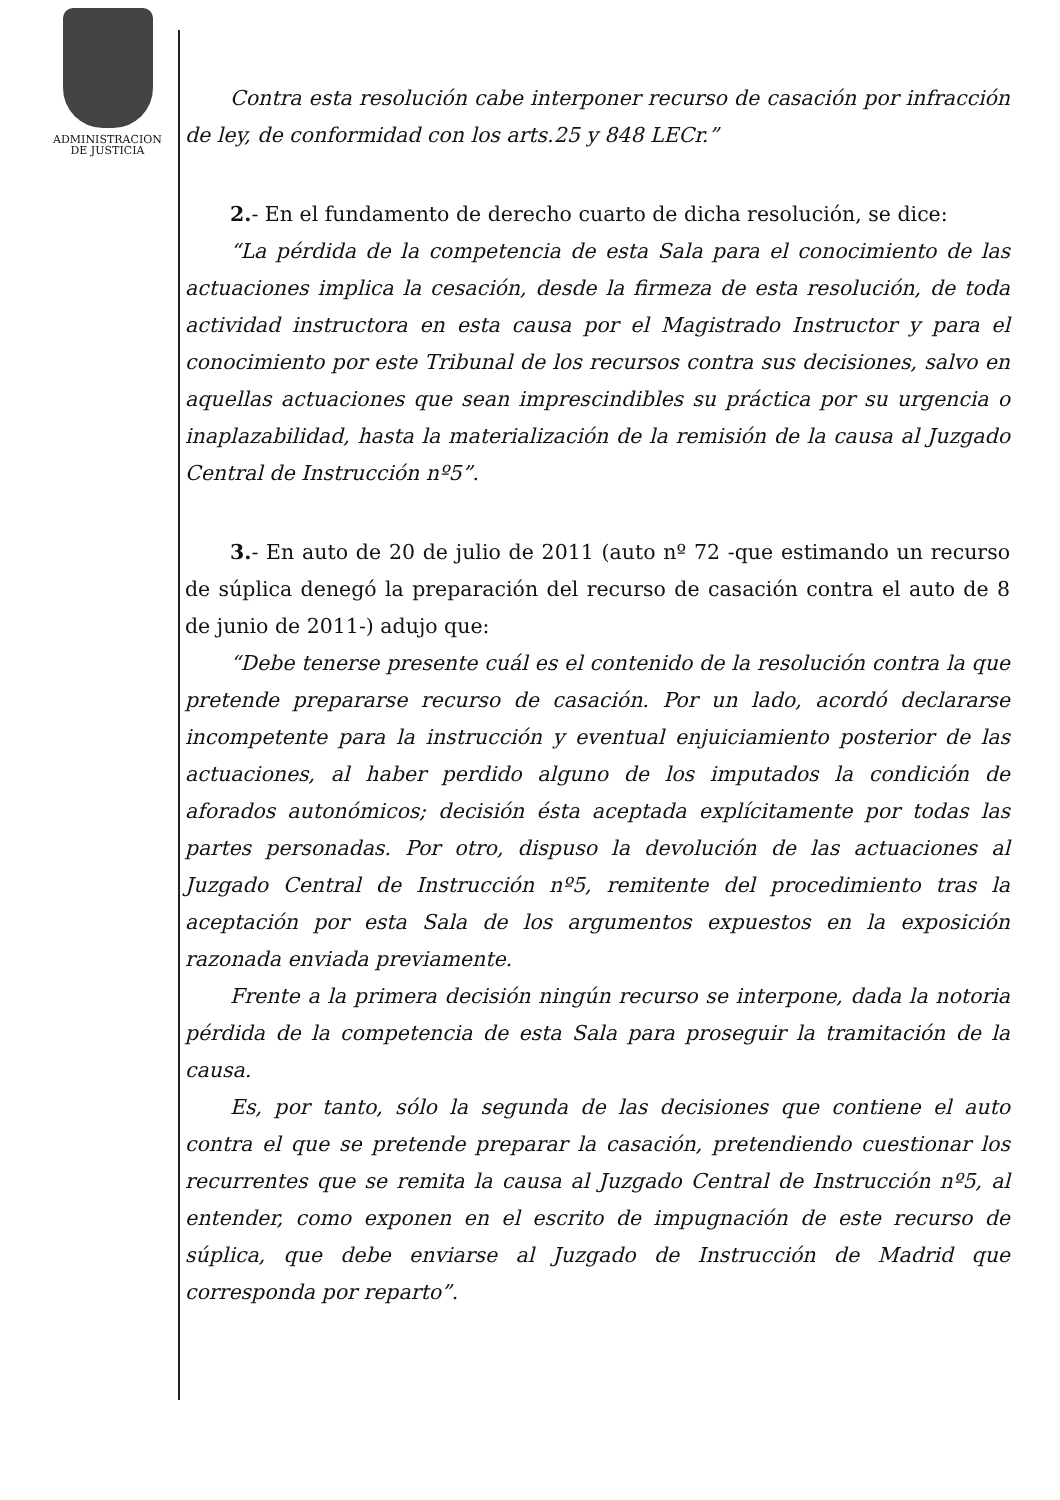ADMINISTRACION
DE JUSTICIA
Contra esta resolución cabe interponer recurso de casación por infracción de ley, de conformidad con los arts.25 y 848 LECr.”
2.- En el fundamento de derecho cuarto de dicha resolución, se dice:
“La pérdida de la competencia de esta Sala para el conocimiento de las actuaciones implica la cesación, desde la firmeza de esta resolución, de toda actividad instructora en esta causa por el Magistrado Instructor y para el conocimiento por este Tribunal de los recursos contra sus decisiones, salvo en aquellas actuaciones que sean imprescindibles su práctica por su urgencia o inaplazabilidad, hasta la materialización de la remisión de la causa al Juzgado Central de Instrucción nº5”.
3.- En auto de 20 de julio de 2011 (auto nº 72 -que estimando un recurso de súplica denegó la preparación del recurso de casación contra el auto de 8 de junio de 2011-) adujo que:
“Debe tenerse presente cuál es el contenido de la resolución contra la que pretende prepararse recurso de casación. Por un lado, acordó declararse incompetente para la instrucción y eventual enjuiciamiento posterior de las actuaciones, al haber perdido alguno de los imputados la condición de aforados autonómicos; decisión ésta aceptada explícitamente por todas las partes personadas. Por otro, dispuso la devolución de las actuaciones al Juzgado Central de Instrucción nº5, remitente del procedimiento tras la aceptación por esta Sala de los argumentos expuestos en la exposición razonada enviada previamente.
Frente a la primera decisión ningún recurso se interpone, dada la notoria pérdida de la competencia de esta Sala para proseguir la tramitación de la causa.
Es, por tanto, sólo la segunda de las decisiones que contiene el auto contra el que se pretende preparar la casación, pretendiendo cuestionar los recurrentes que se remita la causa al Juzgado Central de Instrucción nº5, al entender, como exponen en el escrito de impugnación de este recurso de súplica, que debe enviarse al Juzgado de Instrucción de Madrid que corresponda por reparto”.